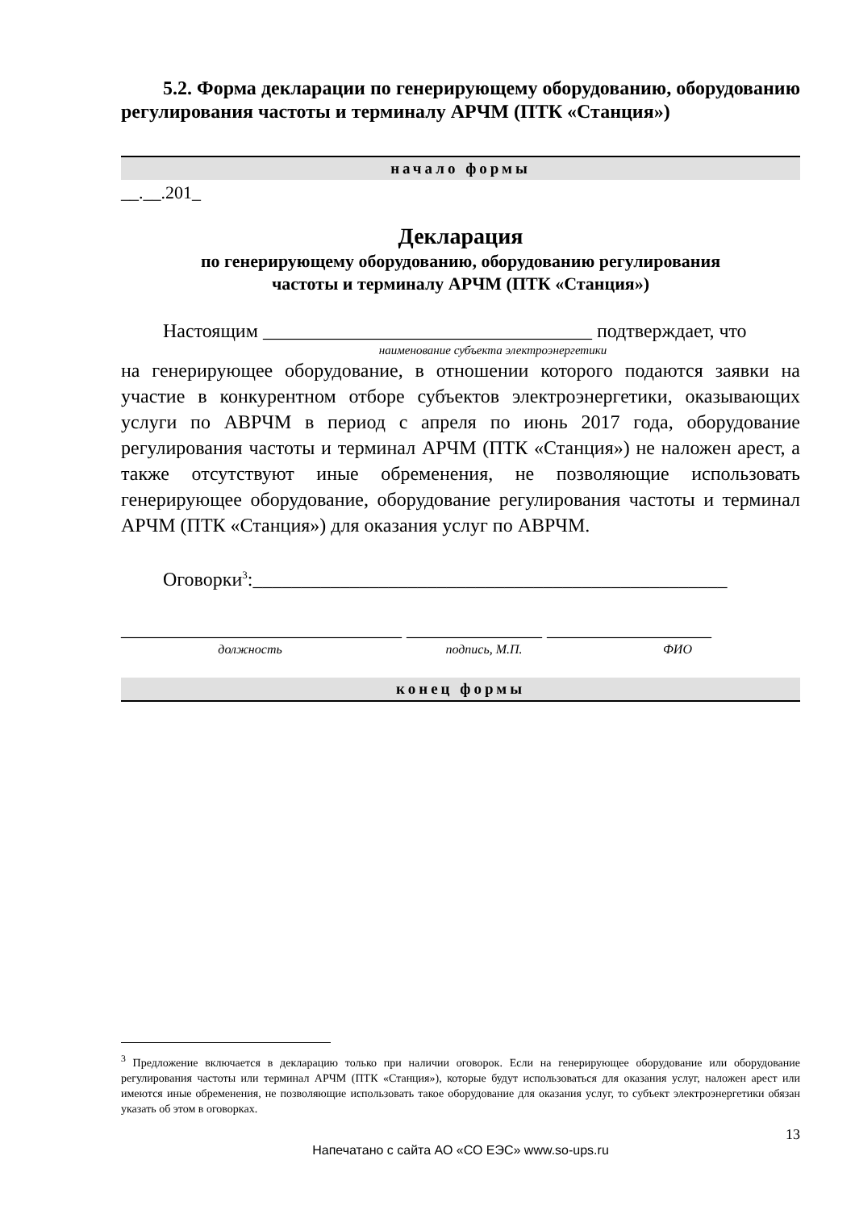5.2. Форма декларации по генерирующему оборудованию, оборудованию регулирования частоты и терминалу АРЧМ (ПТК «Станция»)
начало формы
__.__.201_
Декларация
по генерирующему оборудованию, оборудованию регулирования
частоты и терминалу АРЧМ (ПТК «Станция»)
Настоящим __________________________________ подтверждает, что
наименование субъекта электроэнергетики
на генерирующее оборудование, в отношении которого подаются заявки на участие в конкурентном отборе субъектов электроэнергетики, оказывающих услуги по АВРЧМ в период с апреля по июнь 2017 года, оборудование регулирования частоты и терминал АРЧМ (ПТК «Станция») не наложен арест, а также отсутствуют иные обременения, не позволяющие использовать генерирующее оборудование, оборудование регулирования частоты и терминал АРЧМ (ПТК «Станция») для оказания услуг по АВРЧМ.
Оговорки<sup>3</sup>:_________________________________________________
_____________________________ ______________ _________________
должность подпись, М.П. ФИО
конец формы
<sup>3</sup> Предложение включается в декларацию только при наличии оговорок. Если на генерирующее оборудование или оборудование регулирования частоты или терминал АРЧМ (ПТК «Станция»), которые будут использоваться для оказания услуг, наложен арест или имеются иные обременения, не позволяющие использовать такое оборудование для оказания услуг, то субъект электроэнергетики обязан указать об этом в оговорках.
13
Напечатано с сайта АО «СО ЕЭС» www.so-ups.ru